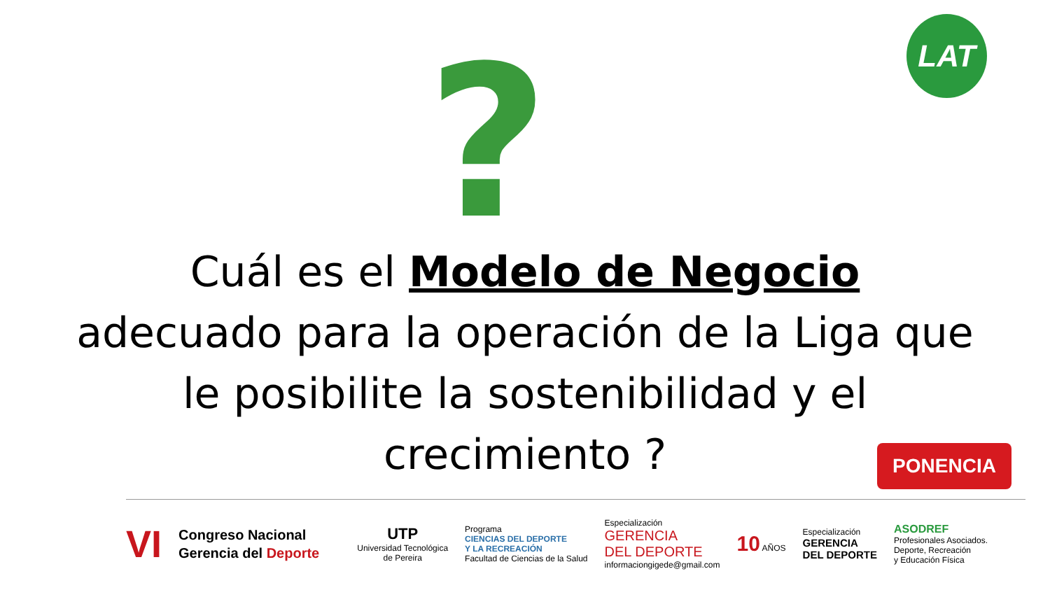? LAT
Cuál es el Modelo de Negocio
adecuado para la operación de la Liga que
le posibilite la sostenibilidad y el
crecimiento ?
PONENCIA
VI
Congreso Nacional
Gerencia del Deporte
UTP
Universidad Tecnológica
de Pereira
Programa
CIENCIAS DEL DEPORTE
Y LA RECREACIÓN
Facultad de Ciencias de la Salud
Especialización
GERENCIA
DEL DEPORTE
informaciongigede@gmail.com
10 AÑOS
Especialización
GERENCIA
DEL DEPORTE
ASODREF
Profesionales Asociados.
Deporte, Recreación
y Educación Física